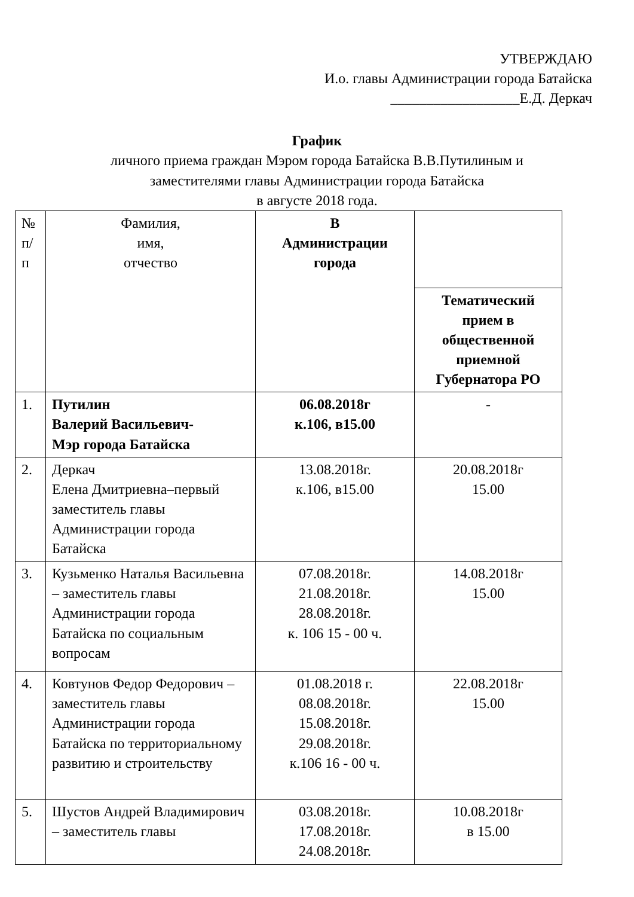УТВЕРЖДАЮ
И.о. главы Администрации города Батайска
__________________Е.Д. Деркач
График
личного приема граждан Мэром города Батайска В.В.Путилиным и
заместителями главы Администрации города Батайска
в августе 2018 года.
| № п/ п | Фамилия, имя, отчество | В Администрации города | |
| | | | Тематический прием в общественной приемной Губернатора РО |
| 1. | Путилин Валерий Васильевич- Мэр города Батайска | 06.08.2018г к.106, в15.00 | - |
| 2. | Деркач Елена Дмитриевна–первый заместитель главы Администрации города Батайска | 13.08.2018г. к.106, в15.00 | 20.08.2018г 15.00 |
| 3. | Кузьменко Наталья Васильевна – заместитель главы Администрации города Батайска по социальным вопросам | 07.08.2018г. 21.08.2018г. 28.08.2018г. к. 106 15 - 00 ч. | 14.08.2018г 15.00 |
| 4. | Ковтунов Федор Федорович – заместитель главы Администрации города Батайска по территориальному развитию и строительству | 01.08.2018 г. 08.08.2018г. 15.08.2018г. 29.08.2018г. к.106 16 - 00 ч. | 22.08.2018г 15.00 |
| 5. | Шустов Андрей Владимирович – заместитель главы | 03.08.2018г. 17.08.2018г. 24.08.2018г. | 10.08.2018г в 15.00 |